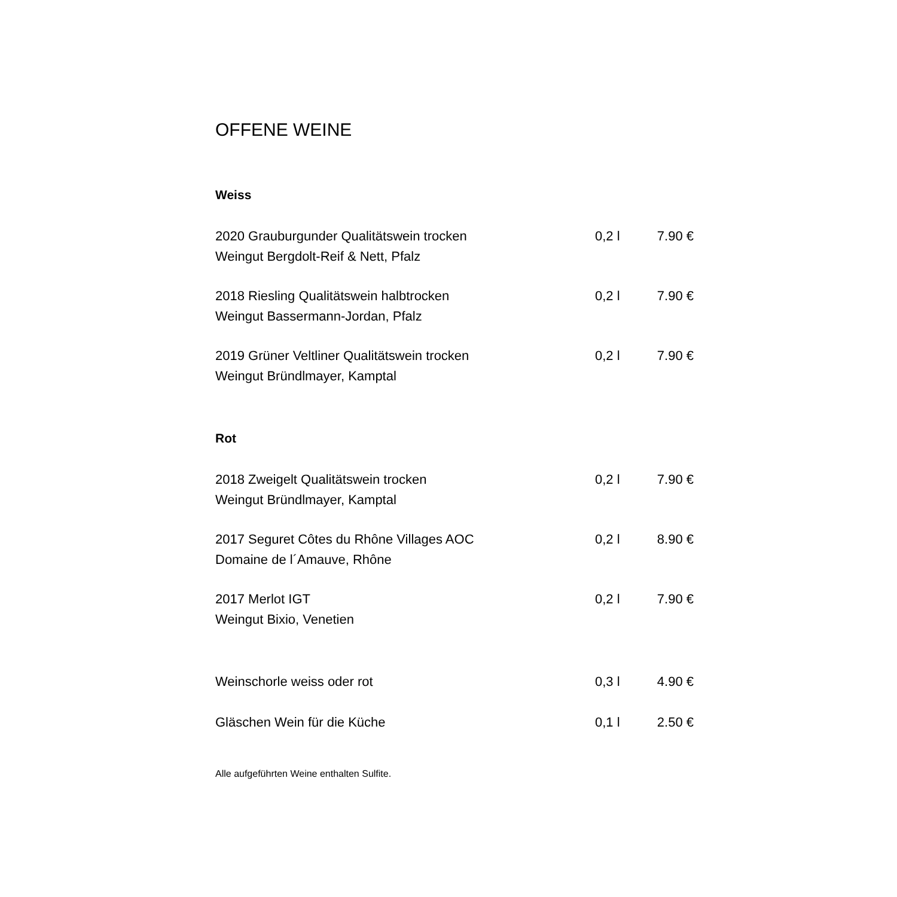OFFENE WEINE
Weiss
| 2020 Grauburgunder Qualitätswein trocken Weingut Bergdolt-Reif & Nett, Pfalz | 0,2 l | 7.90 € |
| 2018 Riesling Qualitätswein halbtrocken Weingut Bassermann-Jordan, Pfalz | 0,2 l | 7.90 € |
| 2019 Grüner Veltliner Qualitätswein trocken Weingut Bründlmayer, Kamptal | 0,2 l | 7.90 € |
Rot
| 2018 Zweigelt Qualitätswein trocken Weingut Bründlmayer, Kamptal | 0,2 l | 7.90 € |
| 2017 Seguret Côtes du Rhône Villages AOC Domaine de l´Amauve, Rhône | 0,2 l | 8.90 € |
| 2017 Merlot IGT Weingut Bixio, Venetien | 0,2 l | 7.90 € |
| Weinschorle weiss oder rot | 0,3 l | 4.90 € |
| Gläschen Wein für die Küche | 0,1 l | 2.50 € |
Alle aufgeführten Weine enthalten Sulfite.